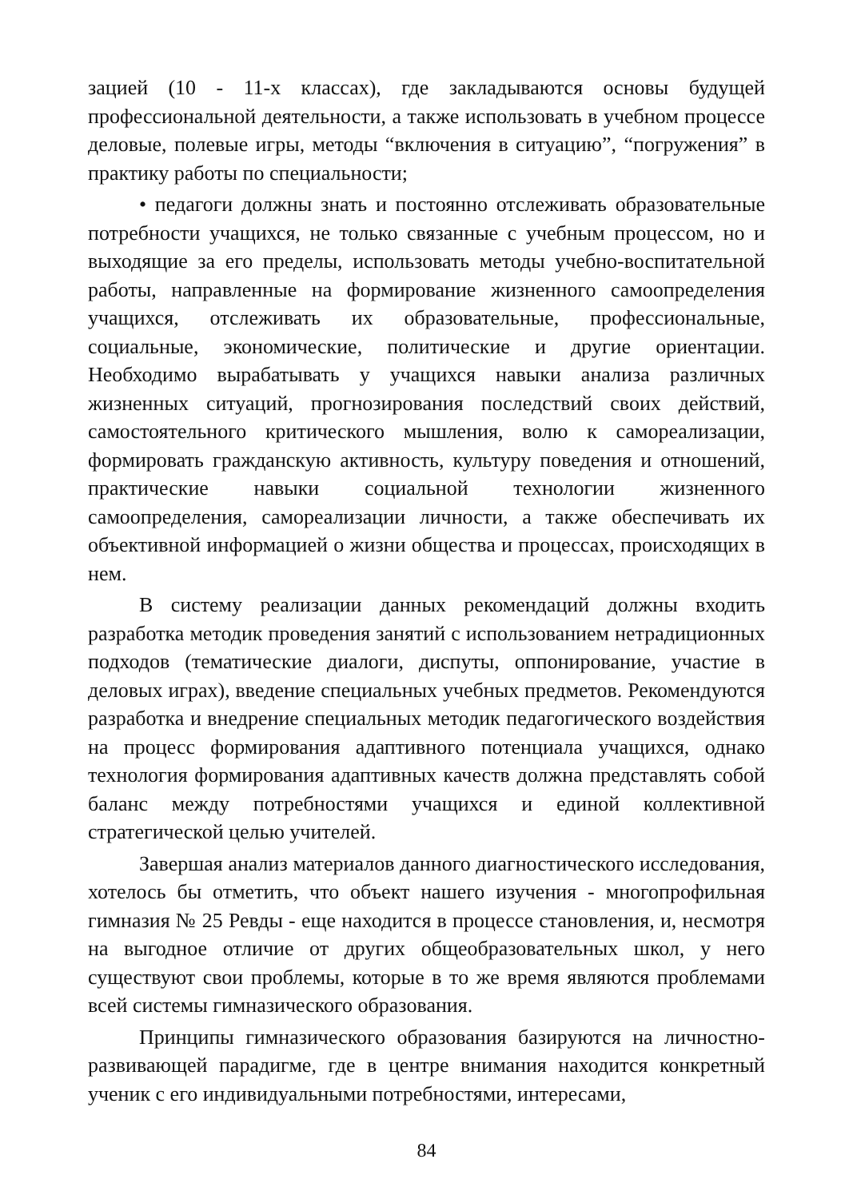зацией (10 - 11-х классах), где закладываются основы будущей профессиональной деятельности, а также использовать в учебном процессе деловые, полевые игры, методы “включения в ситуацию”, “погружения” в практику работы по специальности;
• педагоги должны знать и постоянно отслеживать образовательные потребности учащихся, не только связанные с учебным процессом, но и выходящие за его пределы, использовать методы учебно-воспитательной работы, направленные на формирование жизненного самоопределения учащихся, отслеживать их образовательные, профессиональные, социальные, экономические, политические и другие ориентации. Необходимо вырабатывать у учащихся навыки анализа различных жизненных ситуаций, прогнозирования последствий своих действий, самостоятельного критического мышления, волю к самореализации, формировать гражданскую активность, культуру поведения и отношений, практические навыки социальной технологии жизненного самоопределения, самореализации личности, а также обеспечивать их объективной информацией о жизни общества и процессах, происходящих в нем.
В систему реализации данных рекомендаций должны входить разработка методик проведения занятий с использованием нетрадиционных подходов (тематические диалоги, диспуты, оппонирование, участие в деловых играх), введение специальных учебных предметов. Рекомендуются разработка и внедрение специальных методик педагогического воздействия на процесс формирования адаптивного потенциала учащихся, однако технология формирования адаптивных качеств должна представлять собой баланс между потребностями учащихся и единой коллективной стратегической целью учителей.
Завершая анализ материалов данного диагностического исследования, хотелось бы отметить, что объект нашего изучения - многопрофильная гимназия № 25 Ревды - еще находится в процессе становления, и, несмотря на выгодное отличие от других общеобразовательных школ, у него существуют свои проблемы, которые в то же время являются проблемами всей системы гимназического образования.
Принципы гимназического образования базируются на личностно-развивающей парадигме, где в центре внимания находится конкретный ученик с его индивидуальными потребностями, интересами,
84